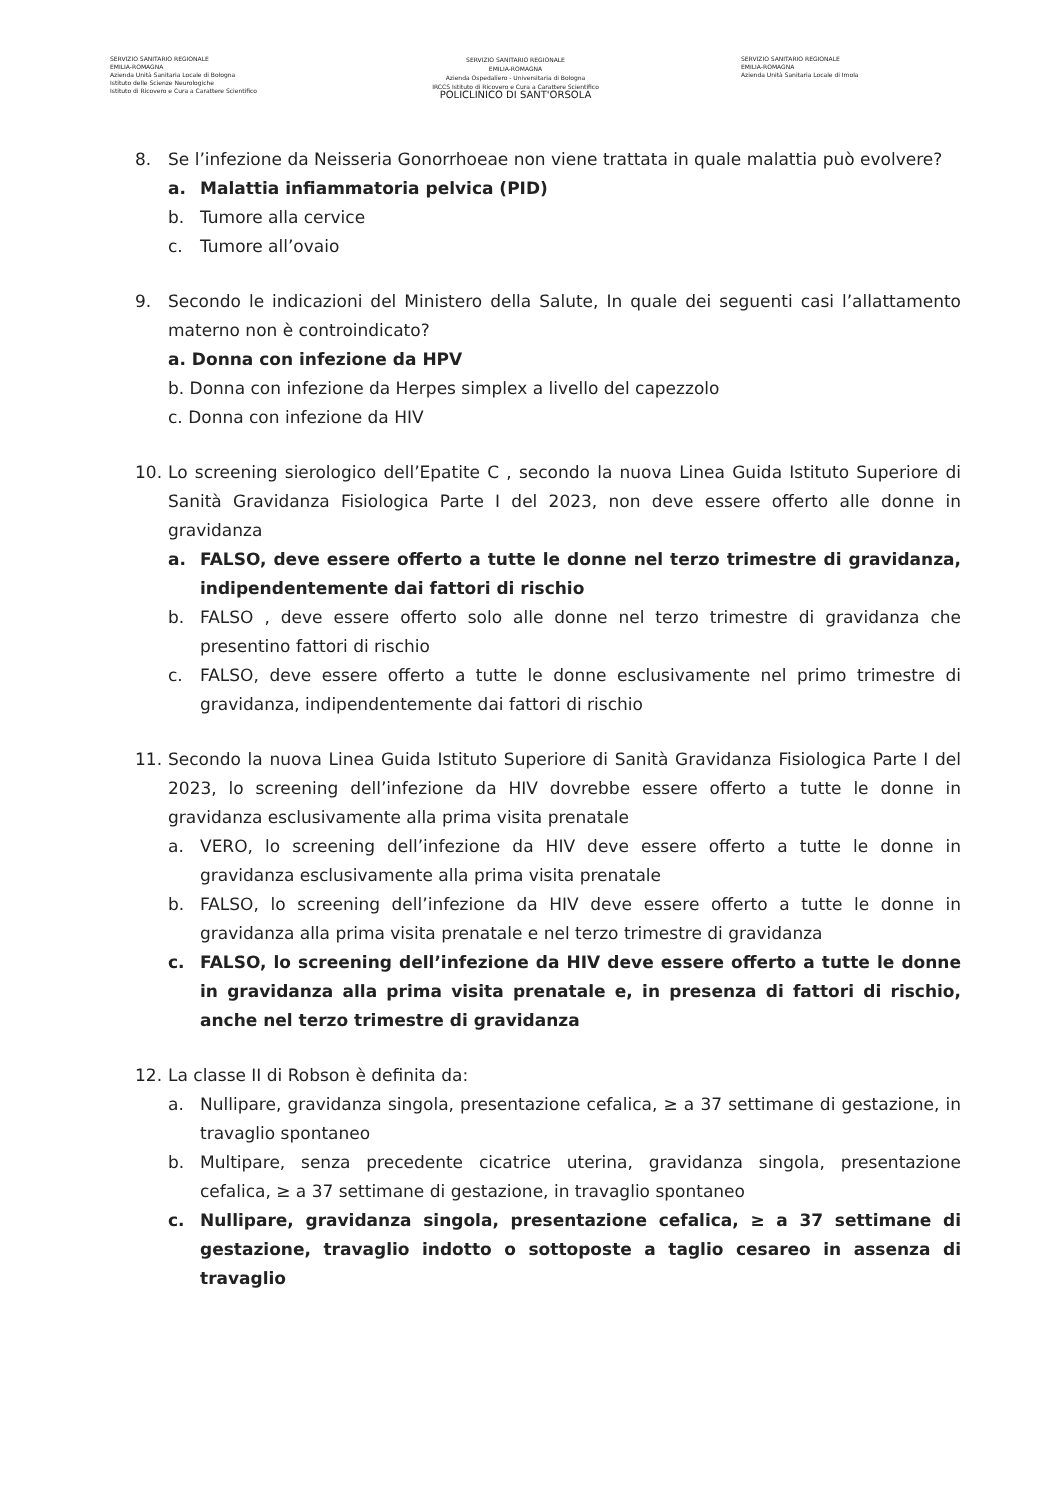SERVIZIO SANITARIO REGIONALE
EMILIA-ROMAGNA
Azienda Unità Sanitaria Locale di Bologna
Istituto delle Scienze Neurologiche
Istituto di Ricovero e Cura a Carattere Scientifico
SERVIZIO SANITARIO REGIONALE
EMILIA-ROMAGNA
Azienda Ospedaliero - Universitaria di Bologna
IRCCS Istituto di Ricovero e Cura a Carattere Scientifico
POLICLINICO DI SANT'ORSOLA
SERVIZIO SANITARIO REGIONALE
EMILIA-ROMAGNA
Azienda Unità Sanitaria Locale di Imola
8. Se l’infezione da Neisseria Gonorrhoeae non viene trattata in quale malattia può evolvere?
a. Malattia infiammatoria pelvica (PID)
b. Tumore alla cervice
c. Tumore all’ovaio
9. Secondo le indicazioni del Ministero della Salute, In quale dei seguenti casi l’allattamento materno non è controindicato?
a. Donna con infezione da HPV
b. Donna con infezione da Herpes simplex a livello del capezzolo
c. Donna con infezione da HIV
10. Lo screening sierologico dell’Epatite C , secondo la nuova Linea Guida Istituto Superiore di Sanità Gravidanza Fisiologica Parte I del 2023, non deve essere offerto alle donne in gravidanza
a. FALSO, deve essere offerto a tutte le donne nel terzo trimestre di gravidanza, indipendentemente dai fattori di rischio
b. FALSO , deve essere offerto solo alle donne nel terzo trimestre di gravidanza che presentino fattori di rischio
c. FALSO, deve essere offerto a tutte le donne esclusivamente nel primo trimestre di gravidanza, indipendentemente dai fattori di rischio
11. Secondo la nuova Linea Guida Istituto Superiore di Sanità Gravidanza Fisiologica Parte I del 2023, lo screening dell’infezione da HIV dovrebbe essere offerto a tutte le donne in gravidanza esclusivamente alla prima visita prenatale
a. VERO, lo screening dell’infezione da HIV deve essere offerto a tutte le donne in gravidanza esclusivamente alla prima visita prenatale
b. FALSO, lo screening dell’infezione da HIV deve essere offerto a tutte le donne in gravidanza alla prima visita prenatale e nel terzo trimestre di gravidanza
c. FALSO, lo screening dell’infezione da HIV deve essere offerto a tutte le donne in gravidanza alla prima visita prenatale e, in presenza di fattori di rischio, anche nel terzo trimestre di gravidanza
12. La classe II di Robson è definita da:
a. Nullipare, gravidanza singola, presentazione cefalica, ≥ a 37 settimane di gestazione, in travaglio spontaneo
b. Multipare, senza precedente cicatrice uterina, gravidanza singola, presentazione cefalica, ≥ a 37 settimane di gestazione, in travaglio spontaneo
c. Nullipare, gravidanza singola, presentazione cefalica, ≥ a 37 settimane di gestazione, travaglio indotto o sottoposte a taglio cesareo in assenza di travaglio